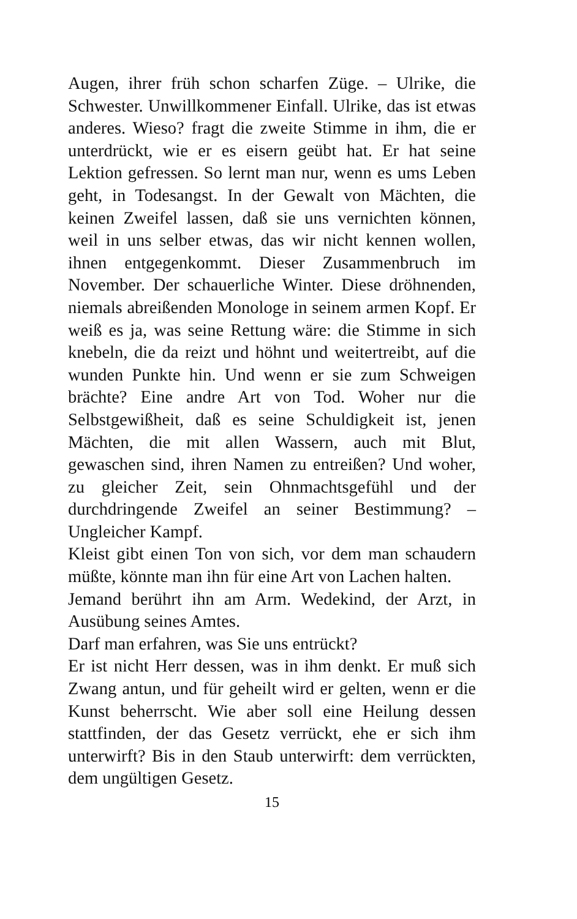Augen, ihrer früh schon scharfen Züge. – Ulrike, die Schwester. Unwillkommener Einfall. Ulrike, das ist etwas anderes. Wieso? fragt die zweite Stimme in ihm, die er unterdrückt, wie er es eisern geübt hat. Er hat seine Lektion gefressen. So lernt man nur, wenn es ums Leben geht, in Todesangst. In der Gewalt von Mächten, die keinen Zweifel lassen, daß sie uns vernichten können, weil in uns selber etwas, das wir nicht kennen wollen, ihnen entgegenkommt. Dieser Zusammenbruch im November. Der schauerliche Winter. Diese dröhnenden, niemals abreißenden Monologe in seinem armen Kopf. Er weiß es ja, was seine Rettung wäre: die Stimme in sich knebeln, die da reizt und höhnt und weitertreibt, auf die wunden Punkte hin. Und wenn er sie zum Schweigen brächte? Eine andre Art von Tod. Woher nur die Selbstgewißheit, daß es seine Schuldigkeit ist, jenen Mächten, die mit allen Wassern, auch mit Blut, gewaschen sind, ihren Namen zu entreißen? Und woher, zu gleicher Zeit, sein Ohnmachtsgefühl und der durchdringende Zweifel an seiner Bestimmung? – Ungleicher Kampf.
Kleist gibt einen Ton von sich, vor dem man schaudern müßte, könnte man ihn für eine Art von Lachen halten.
Jemand berührt ihn am Arm. Wedekind, der Arzt, in Ausübung seines Amtes.
Darf man erfahren, was Sie uns entrückt?
Er ist nicht Herr dessen, was in ihm denkt. Er muß sich Zwang antun, und für geheilt wird er gelten, wenn er die Kunst beherrscht. Wie aber soll eine Heilung dessen stattfinden, der das Gesetz verrückt, ehe er sich ihm unterwirft? Bis in den Staub unterwirft: dem verrückten, dem ungültigen Gesetz.
15